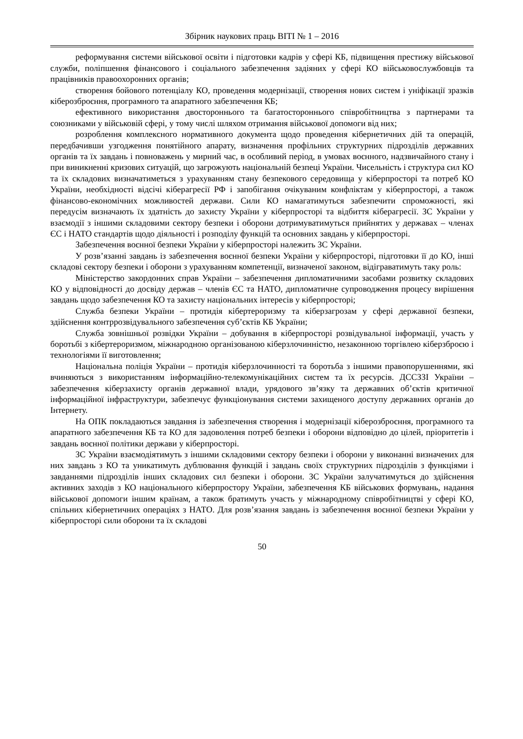Збірник наукових праць ВІТІ № 1 – 2016
реформування системи військової освіти і підготовки кадрів у сфері КБ, підвищення престижу військової служби, поліпшення фінансового і соціального забезпечення задіяних у сфері КО військовослужбовців та працівників правоохоронних органів;
створення бойового потенціалу КО, проведення модернізації, створення нових систем і уніфікації зразків кіберозброєння, програмного та апаратного забезпечення КБ;
ефективного використання двостороннього та багатостороннього співробітництва з партнерами та союзниками у військовій сфері, у тому числі шляхом отримання військової допомоги від них;
розроблення комплексного нормативного документа щодо проведення кібернетичних дій та операцій, передбачивши узгодження понятійного апарату, визначення профільних структурних підрозділів державних органів та їх завдань і повноважень у мирний час, в особливий період, в умовах воєнного, надзвичайного стану і при виникненні кризових ситуацій, що загрожують національній безпеці України. Чисельність і структура сил КО та їх складових визначатиметься з урахуванням стану безпекового середовища у кіберпросторі та потреб КО України, необхідності відсічі кіберагресії РФ і запобігання очікуваним конфліктам у кіберпросторі, а також фінансово-економічних можливостей держави. Сили КО намагатимуться забезпечити спроможності, які передусім визначають їх здатність до захисту України у кіберпросторі та відбиття кіберагресії. ЗС України у взаємодії з іншими складовими сектору безпеки і оборони дотримуватимуться прийнятих у державах – членах ЄС і НАТО стандартів щодо діяльності і розподілу функцій та основних завдань у кіберпросторі.
Забезпечення воєнної безпеки України у кіберпросторі належить ЗС України.
У розв’язанні завдань із забезпечення воєнної безпеки України у кіберпросторі, підготовки її до КО, інші складові сектору безпеки і оборони з урахуванням компетенції, визначеної законом, відіграватимуть таку роль:
Міністерство закордонних справ України – забезпечення дипломатичними засобами розвитку складових КО у відповідності до досвіду держав – членів ЄС та НАТО, дипломатичне супроводження процесу вирішення завдань щодо забезпечення КО та захисту національних інтересів у кіберпросторі;
Служба безпеки України – протидія кібертероризму та кіберзагрозам у сфері державної безпеки, здійснення контррозвідувального забезпечення суб’єктів КБ України;
Служба зовнішньої розвідки України – добування в кіберпросторі розвідувальної інформації, участь у боротьбі з кібертероризмом, міжнародною організованою кіберзлочинністю, незаконною торгівлею кіберзброєю і технологіями її виготовлення;
Національна поліція України – протидія кіберзлочинності та боротьба з іншими правопорушеннями, які вчиняються з використанням інформаційно-телекомунікаційних систем та їх ресурсів. ДССЗЗІ України – забезпечення кіберзахисту органів державної влади, урядового зв’язку та державних об’єктів критичної інформаційної інфраструктури, забезпечує функціонування системи захищеного доступу державних органів до Інтернету.
На ОПК покладаються завдання із забезпечення створення і модернізації кіберозброєння, програмного та апаратного забезпечення КБ та КО для задоволення потреб безпеки і оборони відповідно до цілей, пріоритетів і завдань воєнної політики держави у кіберпросторі.
ЗС України взаємодіятимуть з іншими складовими сектору безпеки і оборони у виконанні визначених для них завдань з КО та уникатимуть дублювання функцій і завдань своїх структурних підрозділів з функціями і завданнями підрозділів інших складових сил безпеки і оборони. ЗС України залучатимуться до здійснення активних заходів з КО національного кіберпростору України, забезпечення КБ військових формувань, надання військової допомоги іншим країнам, а також братимуть участь у міжнародному співробітництві у сфері КО, спільних кібернетичних операціях з НАТО. Для розв’язання завдань із забезпечення воєнної безпеки України у кіберпросторі сили оборони та їх складові
50